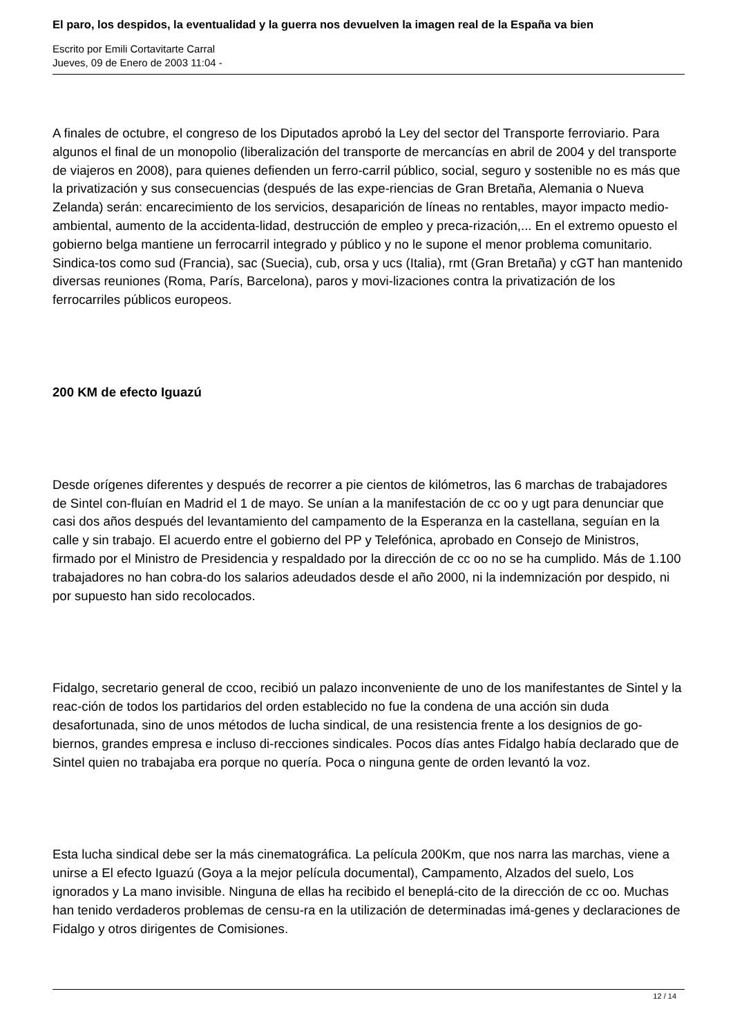El paro, los despidos, la eventualidad y la guerra nos devuelven la imagen real de la España va bien
Escrito por Emili Cortavitarte Carral
Jueves, 09 de Enero de 2003 11:04 -
A finales de octubre, el congreso de los Diputados aprobó la Ley del sector del Transporte ferroviario. Para algunos el final de un monopolio (liberalización del transporte de mercancías en abril de 2004 y del transporte de viajeros en 2008), para quienes defienden un ferro-carril público, social, seguro y sostenible no es más que la privatización y sus consecuencias (después de las expe-riencias de Gran Bretaña, Alemania o Nueva Zelanda) serán: encarecimiento de los servicios, desaparición de líneas no rentables, mayor impacto medio-ambiental, aumento de la accidenta-lidad, destrucción de empleo y preca-rización,... En el extremo opuesto el gobierno belga mantiene un ferrocarril integrado y público y no le supone el menor problema comunitario. Sindica-tos como sud (Francia), sac (Suecia), cub, orsa y ucs (Italia), rmt (Gran Bretaña) y cGT han mantenido diversas reuniones (Roma, París, Barcelona), paros y movi-lizaciones contra la privatización de los ferrocarriles públicos europeos.
200 KM de efecto Iguazú
Desde orígenes diferentes y después de recorrer a pie cientos de kilómetros, las 6 marchas de trabajadores de Sintel con-fluían en Madrid el 1 de mayo. Se unían a la manifestación de cc oo y ugt para denunciar que casi dos años después del levantamiento del campamento de la Esperanza en la castellana, seguían en la calle y sin trabajo. El acuerdo entre el gobierno del PP y Telefónica, aprobado en Consejo de Ministros, firmado por el Ministro de Presidencia y respaldado por la dirección de cc oo no se ha cumplido. Más de 1.100 trabajadores no han cobra-do los salarios adeudados desde el año 2000, ni la indemnización por despido, ni por supuesto han sido recolocados.
Fidalgo, secretario general de ccoo, recibió un palazo inconveniente de uno de los manifestantes de Sintel y la reac-ción de todos los partidarios del orden establecido no fue la condena de una acción sin duda desafortunada, sino de unos métodos de lucha sindical, de una resistencia frente a los designios de go-biernos, grandes empresa e incluso di-recciones sindicales. Pocos días antes Fidalgo había declarado que de Sintel quien no trabajaba era porque no quería. Poca o ninguna gente de orden levantó la voz.
Esta lucha sindical debe ser la más cinematográfica. La película 200Km, que nos narra las marchas, viene a unirse a El efecto Iguazú (Goya a la mejor película documental), Campamento, Alzados del suelo, Los ignorados y La mano invisible. Ninguna de ellas ha recibido el beneplá-cito de la dirección de cc oo. Muchas han tenido verdaderos problemas de censu-ra en la utilización de determinadas imá-genes y declaraciones de Fidalgo y otros dirigentes de Comisiones.
12 / 14